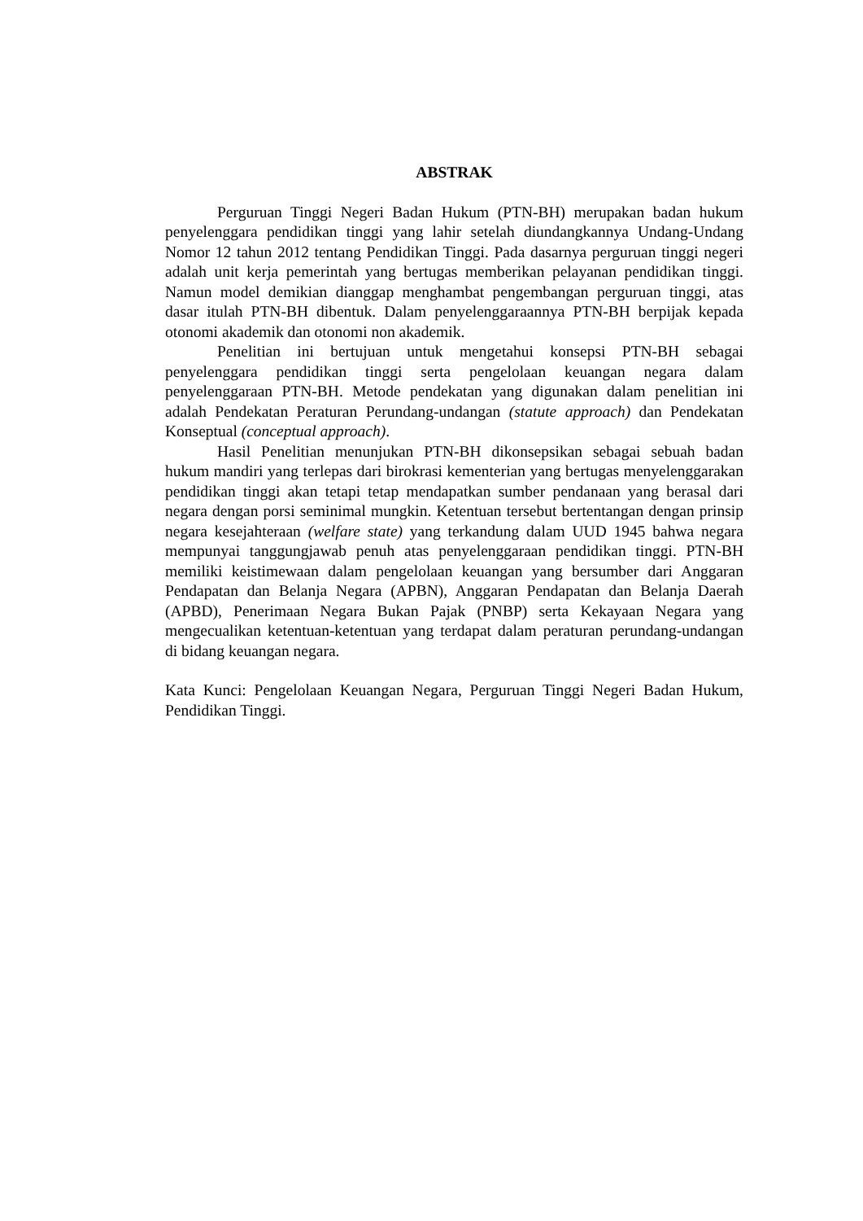ABSTRAK
Perguruan Tinggi Negeri Badan Hukum (PTN-BH) merupakan badan hukum penyelenggara pendidikan tinggi yang lahir setelah diundangkannya Undang-Undang Nomor 12 tahun 2012 tentang Pendidikan Tinggi. Pada dasarnya perguruan tinggi negeri adalah unit kerja pemerintah yang bertugas memberikan pelayanan pendidikan tinggi. Namun model demikian dianggap menghambat pengembangan perguruan tinggi, atas dasar itulah PTN-BH dibentuk. Dalam penyelenggaraannya PTN-BH berpijak kepada otonomi akademik dan otonomi non akademik.
Penelitian ini bertujuan untuk mengetahui konsepsi PTN-BH sebagai penyelenggara pendidikan tinggi serta pengelolaan keuangan negara dalam penyelenggaraan PTN-BH. Metode pendekatan yang digunakan dalam penelitian ini adalah Pendekatan Peraturan Perundang-undangan (statute approach) dan Pendekatan Konseptual (conceptual approach).
Hasil Penelitian menunjukan PTN-BH dikonsepsikan sebagai sebuah badan hukum mandiri yang terlepas dari birokrasi kementerian yang bertugas menyelenggarakan pendidikan tinggi akan tetapi tetap mendapatkan sumber pendanaan yang berasal dari negara dengan porsi seminimal mungkin. Ketentuan tersebut bertentangan dengan prinsip negara kesejahteraan (welfare state) yang terkandung dalam UUD 1945 bahwa negara mempunyai tanggungjawab penuh atas penyelenggaraan pendidikan tinggi. PTN-BH memiliki keistimewaan dalam pengelolaan keuangan yang bersumber dari Anggaran Pendapatan dan Belanja Negara (APBN), Anggaran Pendapatan dan Belanja Daerah (APBD), Penerimaan Negara Bukan Pajak (PNBP) serta Kekayaan Negara yang mengecualikan ketentuan-ketentuan yang terdapat dalam peraturan perundang-undangan di bidang keuangan negara.
Kata Kunci: Pengelolaan Keuangan Negara, Perguruan Tinggi Negeri Badan Hukum, Pendidikan Tinggi.